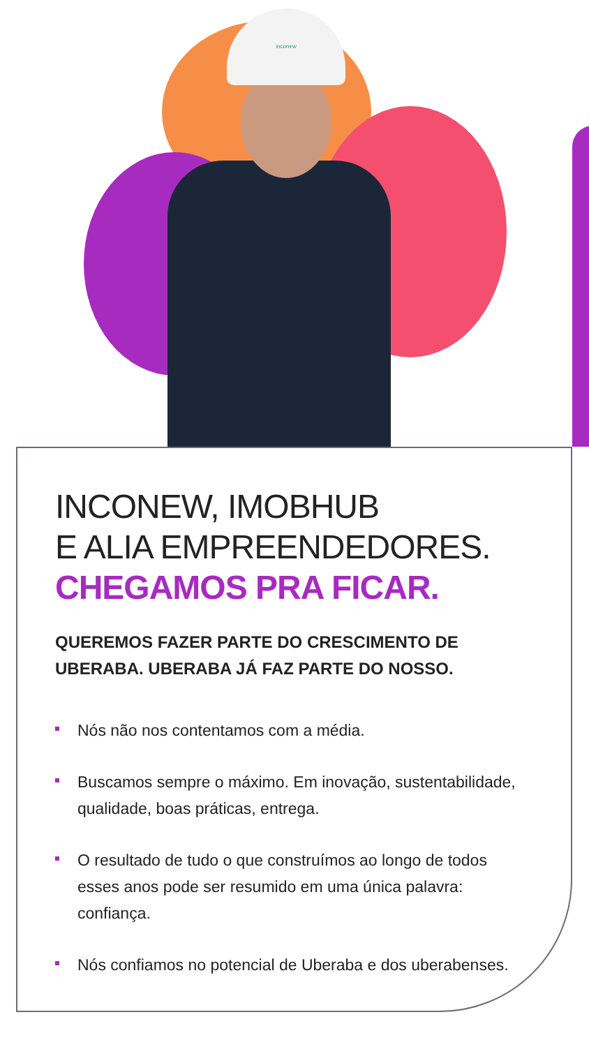inconew
INCONEW, IMOBHUB
E ALIA EMPREENDEDORES.
CHEGAMOS PRA FICAR.
QUEREMOS FAZER PARTE DO CRESCIMENTO DE UBERABA. UBERABA JÁ FAZ PARTE DO NOSSO.
Nós não nos contentamos com a média.
Buscamos sempre o máximo. Em inovação, sustentabilidade, qualidade, boas práticas, entrega.
O resultado de tudo o que construímos ao longo de todos esses anos pode ser resumido em uma única palavra: confiança.
Nós confiamos no potencial de Uberaba e dos uberabenses.